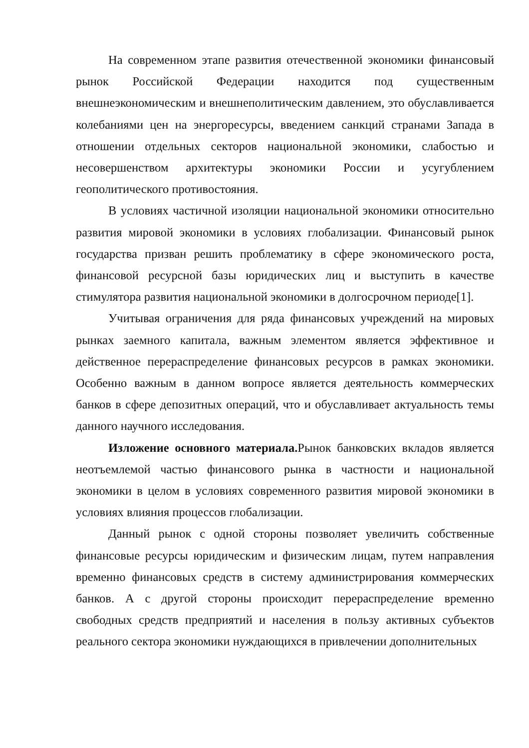На современном этапе развития отечественной экономики финансовый рынок Российской Федерации находится под существенным внешнеэкономическим и внешнеполитическим давлением, это обуславливается колебаниями цен на энергоресурсы, введением санкций странами Запада в отношении отдельных секторов национальной экономики, слабостью и несовершенством архитектуры экономики России и усугублением геополитического противостояния.
В условиях частичной изоляции национальной экономики относительно развития мировой экономики в условиях глобализации. Финансовый рынок государства призван решить проблематику в сфере экономического роста, финансовой ресурсной базы юридических лиц и выступить в качестве стимулятора развития национальной экономики в долгосрочном периоде[1].
Учитывая ограничения для ряда финансовых учреждений на мировых рынках заемного капитала, важным элементом является эффективное и действенное перераспределение финансовых ресурсов в рамках экономики. Особенно важным в данном вопросе является деятельность коммерческих банков в сфере депозитных операций, что и обуславливает актуальность темы данного научного исследования.
Изложение основного материала. Рынок банковских вкладов является неотъемлемой частью финансового рынка в частности и национальной экономики в целом в условиях современного развития мировой экономики в условиях влияния процессов глобализации.
Данный рынок с одной стороны позволяет увеличить собственные финансовые ресурсы юридическим и физическим лицам, путем направления временно финансовых средств в систему администрирования коммерческих банков. А с другой стороны происходит перераспределение временно свободных средств предприятий и населения в пользу активных субъектов реального сектора экономики нуждающихся в привлечении дополнительных